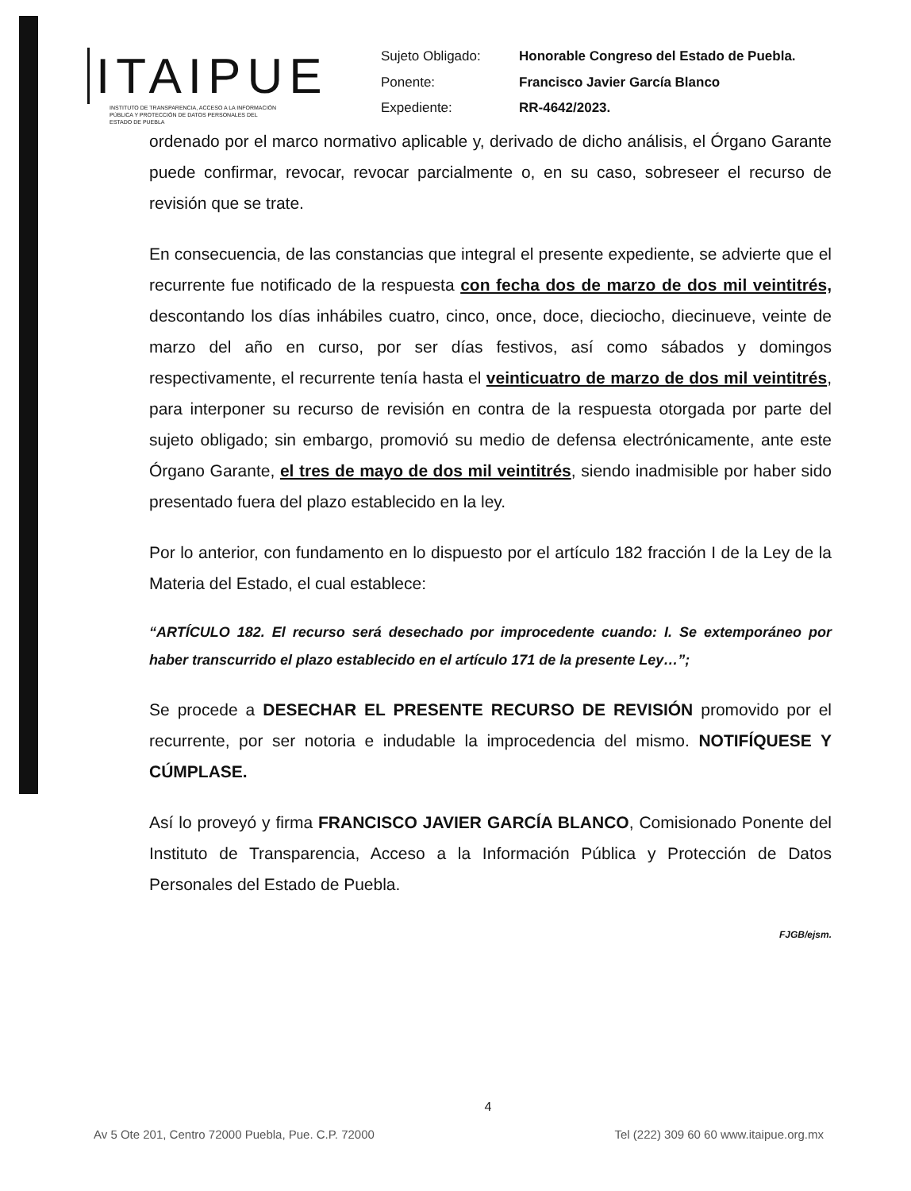ITAIPUE
INSTITUTO DE TRANSPARENCIA, ACCESO A LA INFORMACIÓN PÚBLICA Y PROTECCIÓN DE DATOS PERSONALES DEL ESTADO DE PUEBLA
| Sujeto Obligado: | Honorable Congreso del Estado de Puebla. |
| Ponente: | Francisco Javier García Blanco |
| Expediente: | RR-4642/2023. |
ordenado por el marco normativo aplicable y, derivado de dicho análisis, el Órgano Garante puede confirmar, revocar, revocar parcialmente o, en su caso, sobreseer el recurso de revisión que se trate.
En consecuencia, de las constancias que integral el presente expediente, se advierte que el recurrente fue notificado de la respuesta con fecha dos de marzo de dos mil veintitrés, descontando los días inhábiles cuatro, cinco, once, doce, dieciocho, diecinueve, veinte de marzo del año en curso, por ser días festivos, así como sábados y domingos respectivamente, el recurrente tenía hasta el veinticuatro de marzo de dos mil veintitrés, para interponer su recurso de revisión en contra de la respuesta otorgada por parte del sujeto obligado; sin embargo, promovió su medio de defensa electrónicamente, ante este Órgano Garante, el tres de mayo de dos mil veintitrés, siendo inadmisible por haber sido presentado fuera del plazo establecido en la ley.
Por lo anterior, con fundamento en lo dispuesto por el artículo 182 fracción I de la Ley de la Materia del Estado, el cual establece:
“ARTÍCULO 182. El recurso será desechado por improcedente cuando: I. Se extemporáneo por haber transcurrido el plazo establecido en el artículo 171 de la presente Ley…”;
Se procede a DESECHAR EL PRESENTE RECURSO DE REVISIÓN promovido por el recurrente, por ser notoria e indudable la improcedencia del mismo. NOTIFÍQUESE Y CÚMPLASE.
Así lo proveyó y firma FRANCISCO JAVIER GARCÍA BLANCO, Comisionado Ponente del Instituto de Transparencia, Acceso a la Información Pública y Protección de Datos Personales del Estado de Puebla.
FJGB/ejsm.
4
Av 5 Ote 201, Centro 72000 Puebla, Pue. C.P. 72000 Tel (222) 309 60 60 www.itaipue.org.mx